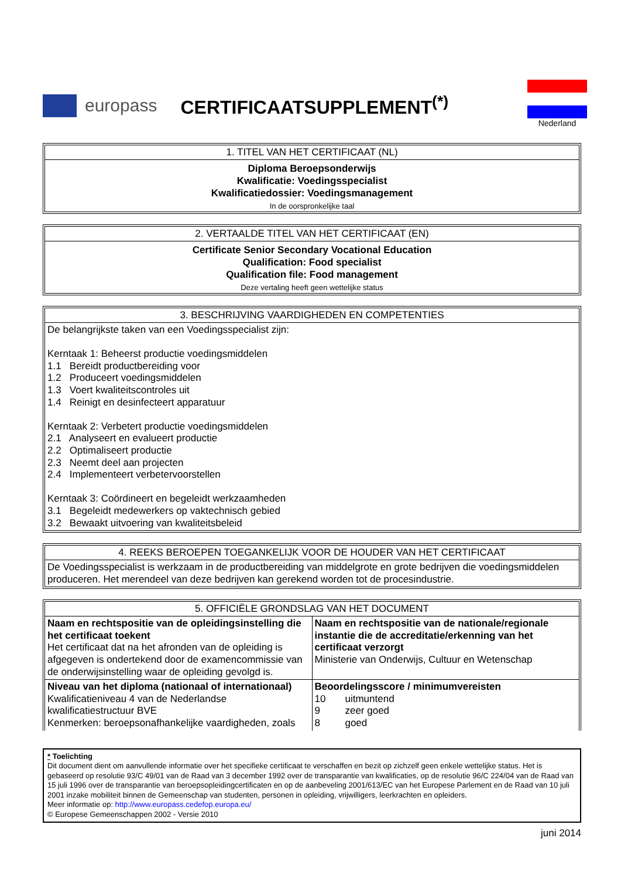europass CERTIFICAATSUPPLEMENT<sup>(*)</sup>
Nederland
1. TITEL VAN HET CERTIFICAAT (NL)
Diploma Beroepsonderwijs
Kwalificatie: Voedingsspecialist
Kwalificatiedossier: Voedingsmanagement
In de oorspronkelijke taal
2. VERTAALDE TITEL VAN HET CERTIFICAAT (EN)
Certificate Senior Secondary Vocational Education
Qualification: Food specialist
Qualification file: Food management
Deze vertaling heeft geen wettelijke status
3. BESCHRIJVING VAARDIGHEDEN EN COMPETENTIES
De belangrijkste taken van een Voedingsspecialist zijn:
Kerntaak 1: Beheerst productie voedingsmiddelen
1.1 Bereidt productbereiding voor
1.2 Produceert voedingsmiddelen
1.3 Voert kwaliteitscontroles uit
1.4 Reinigt en desinfecteert apparatuur
Kerntaak 2: Verbetert productie voedingsmiddelen
2.1 Analyseert en evalueert productie
2.2 Optimaliseert productie
2.3 Neemt deel aan projecten
2.4 Implementeert verbetervoorstellen
Kerntaak 3: Coördineert en begeleidt werkzaamheden
3.1 Begeleidt medewerkers op vaktechnisch gebied
3.2 Bewaakt uitvoering van kwaliteitsbeleid
4. REEKS BEROEPEN TOEGANKELIJK VOOR DE HOUDER VAN HET CERTIFICAAT
De Voedingsspecialist is werkzaam in de productbereiding van middelgrote en grote bedrijven die voedingsmiddelen produceren. Het merendeel van deze bedrijven kan gerekend worden tot de procesindustrie.
5. OFFICIËLE GRONDSLAG VAN HET DOCUMENT
| Naam en rechtspositie van de opleidingsinstelling die het certificaat toekent Het certificaat dat na het afronden van de opleiding is afgegeven is ondertekend door de examencommissie van de onderwijsinstelling waar de opleiding gevolgd is. | Naam en rechtspositie van de nationale/regionale instantie die de accreditatie/erkenning van het certificaat verzorgt Ministerie van Onderwijs, Cultuur en Wetenschap |
| Niveau van het diploma (nationaal of internationaal) Kwalificatieniveau 4 van de Nederlandse kwalificatiestructuur BVE Kenmerken: beroepsonafhankelijke vaardigheden, zoals | Beoordelingsscore / minimumvereisten 10 uitmuntend 9 zeer goed 8 goed |
* Toelichting
Dit document dient om aanvullende informatie over het specifieke certificaat te verschaffen en bezit op zichzelf geen enkele wettelijke status. Het is gebaseerd op resolutie 93/C 49/01 van de Raad van 3 december 1992 over de transparantie van kwalificaties, op de resolutie 96/C 224/04 van de Raad van 15 juli 1996 over de transparantie van beroepsopleidingcertificaten en op de aanbeveling 2001/613/EC van het Europese Parlement en de Raad van 10 juli 2001 inzake mobiliteit binnen de Gemeenschap van studenten, personen in opleiding, vrijwilligers, leerkrachten en opleiders.
Meer informatie op: http://www.europass.cedefop.europa.eu/
© Europese Gemeenschappen 2002 - Versie 2010
juni 2014